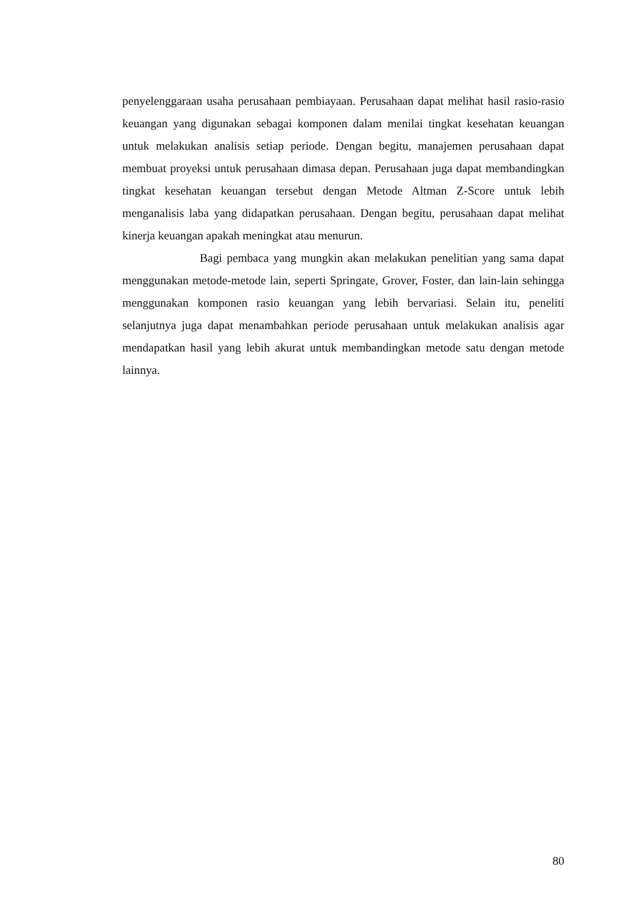penyelenggaraan usaha perusahaan pembiayaan. Perusahaan dapat melihat hasil rasio-rasio keuangan yang digunakan sebagai komponen dalam menilai tingkat kesehatan keuangan untuk melakukan analisis setiap periode. Dengan begitu, manajemen perusahaan dapat membuat proyeksi untuk perusahaan dimasa depan. Perusahaan juga dapat membandingkan tingkat kesehatan keuangan tersebut dengan Metode Altman Z-Score untuk lebih menganalisis laba yang didapatkan perusahaan. Dengan begitu, perusahaan dapat melihat kinerja keuangan apakah meningkat atau menurun.
Bagi pembaca yang mungkin akan melakukan penelitian yang sama dapat menggunakan metode-metode lain, seperti Springate, Grover, Foster, dan lain-lain sehingga menggunakan komponen rasio keuangan yang lebih bervariasi. Selain itu, peneliti selanjutnya juga dapat menambahkan periode perusahaan untuk melakukan analisis agar mendapatkan hasil yang lebih akurat untuk membandingkan metode satu dengan metode lainnya.
80